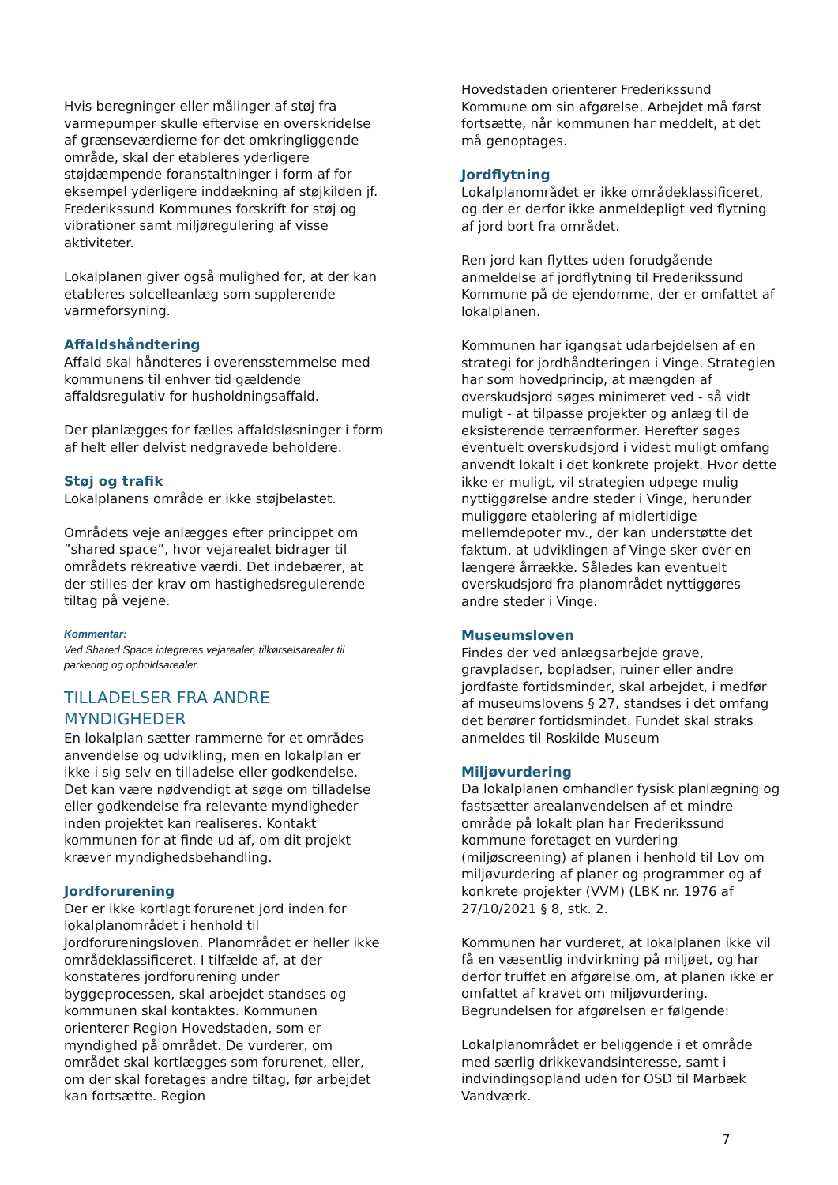Hvis beregninger eller målinger af støj fra varmepumper skulle eftervise en overskridelse af grænseværdierne for det omkringliggende område, skal der etableres yderligere støjdæmpende foranstaltninger i form af for eksempel yderligere inddækning af støjkilden jf. Frederikssund Kommunes forskrift for støj og vibrationer samt miljøregulering af visse aktiviteter.
Lokalplanen giver også mulighed for, at der kan etableres solcelleanlæg som supplerende varmeforsyning.
Affaldshåndtering
Affald skal håndteres i overensstemmelse med kommunens til enhver tid gældende affaldsregulativ for husholdningsaffald.
Der planlægges for fælles affaldsløsninger i form af helt eller delvist nedgravede beholdere.
Støj og trafik
Lokalplanens område er ikke støjbelastet.
Områdets veje anlægges efter princippet om ”shared space”, hvor vejarealet bidrager til områdets rekreative værdi. Det indebærer, at der stilles der krav om hastighedsregulerende tiltag på vejene.
Kommentar:
Ved Shared Space integreres vejarealer, tilkørselsarealer til parkering og opholdsarealer.
TILLADELSER FRA ANDRE MYNDIGHEDER
En lokalplan sætter rammerne for et områdes anvendelse og udvikling, men en lokalplan er ikke i sig selv en tilladelse eller godkendelse. Det kan være nødvendigt at søge om tilladelse eller godkendelse fra relevante myndigheder inden projektet kan realiseres. Kontakt kommunen for at finde ud af, om dit projekt kræver myndighedsbehandling.
Jordforurening
Der er ikke kortlagt forurenet jord inden for lokalplanområdet i henhold til Jordforureningsloven. Planområdet er heller ikke områdeklassificeret. I tilfælde af, at der konstateres jordforurening under byggeprocessen, skal arbejdet standses og kommunen skal kontaktes. Kommunen orienterer Region Hovedstaden, som er myndighed på området. De vurderer, om området skal kortlægges som forurenet, eller, om der skal foretages andre tiltag, før arbejdet kan fortsætte. Region
Hovedstaden orienterer Frederikssund Kommune om sin afgørelse. Arbejdet må først fortsætte, når kommunen har meddelt, at det må genoptages.
Jordflytning
Lokalplanområdet er ikke områdeklassificeret, og der er derfor ikke anmeldepligt ved flytning af jord bort fra området.
Ren jord kan flyttes uden forudgående anmeldelse af jordflytning til Frederikssund Kommune på de ejendomme, der er omfattet af lokalplanen.
Kommunen har igangsat udarbejdelsen af en strategi for jordhåndteringen i Vinge. Strategien har som hovedprincip, at mængden af overskudsjord søges minimeret ved - så vidt muligt - at tilpasse projekter og anlæg til de eksisterende terrænformer. Herefter søges eventuelt overskudsjord i videst muligt omfang anvendt lokalt i det konkrete projekt. Hvor dette ikke er muligt, vil strategien udpege mulig nyttiggørelse andre steder i Vinge, herunder muliggøre etablering af midlertidige mellemdepoter mv., der kan understøtte det faktum, at udviklingen af Vinge sker over en længere årrække. Således kan eventuelt overskudsjord fra planområdet nyttiggøres andre steder i Vinge.
Museumsloven
Findes der ved anlægsarbejde grave, gravpladser, bopladser, ruiner eller andre jordfaste fortidsminder, skal arbejdet, i medfør af museumslovens § 27, standses i det omfang det berører fortidsmindet. Fundet skal straks anmeldes til Roskilde Museum
Miljøvurdering
Da lokalplanen omhandler fysisk planlægning og fastsætter arealanvendelsen af et mindre område på lokalt plan har Frederikssund kommune foretaget en vurdering (miljøscreening) af planen i henhold til Lov om miljøvurdering af planer og programmer og af konkrete projekter (VVM) (LBK nr. 1976 af 27/10/2021 § 8, stk. 2.
Kommunen har vurderet, at lokalplanen ikke vil få en væsentlig indvirkning på miljøet, og har derfor truffet en afgørelse om, at planen ikke er omfattet af kravet om miljøvurdering. Begrundelsen for afgørelsen er følgende:
Lokalplanområdet er beliggende i et område med særlig drikkevandsinteresse, samt i indvindingsopland uden for OSD til Marbæk Vandværk.
7